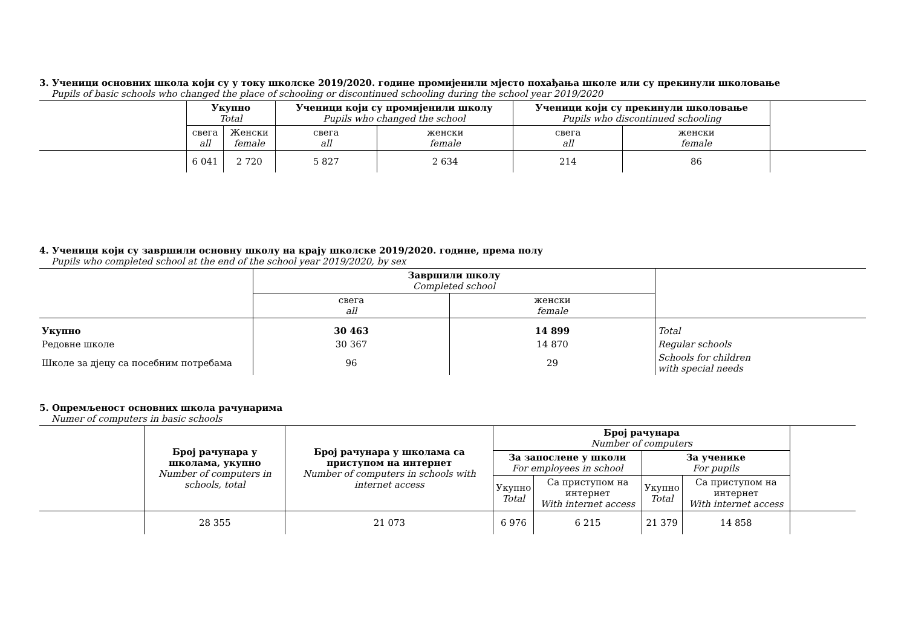3. Ученици основних школа који су у току школске 2019/2020. године промијенили мјесто похађања школе или су прекинули школовање
Pupils of basic schools who changed the place of schooling or discontinued schooling during the school year 2019/2020
| | Укупно Total | | Ученици који су промијенили школу Pupils who changed the school | | Ученици који су прекинули школовање Pupils who discontinued schooling | | |
| --- | --- | --- | --- | --- | --- | --- | --- |
| | свега all | Женски female | свега all | женски female | свега all | женски female | |
| | 6 041 | 2 720 | 5 827 | 2 634 | 214 | 86 | |
4. Ученици који су завршили основну школу на крају школске 2019/2020. године, према полу
Pupils who completed school at the end of the school year 2019/2020, by sex
| | Завршили школу Completed school | | |
| --- | --- | --- | --- |
| | свега all | женски female | |
| Укупно | 30 463 | 14 899 | Total |
| Редовне школе | 30 367 | 14 870 | Regular schools |
| Школе за дјецу са посебним потребама | 96 | 29 | Schools for children with special needs |
5. Опремљеност основних школа рачунарима
Numer of computers in basic schools
| | Број рачунара у школама, укупно Number of computers in schools, total | Број рачунара у школама са приступом на интернет Number of computers in schools with internet access | Број рачунара Number of computers | | | | |
| --- | --- | --- | --- | --- | --- | --- | --- |
| | | | За запослене у школи For employees in school | | За ученике For pupils | | |
| | | | Укупно Total | Са приступом на интернет With internet access | Укупно Total | Са приступом на интернет With internet access | |
| | 28 355 | 21 073 | 6 976 | 6 215 | 21 379 | 14 858 | |